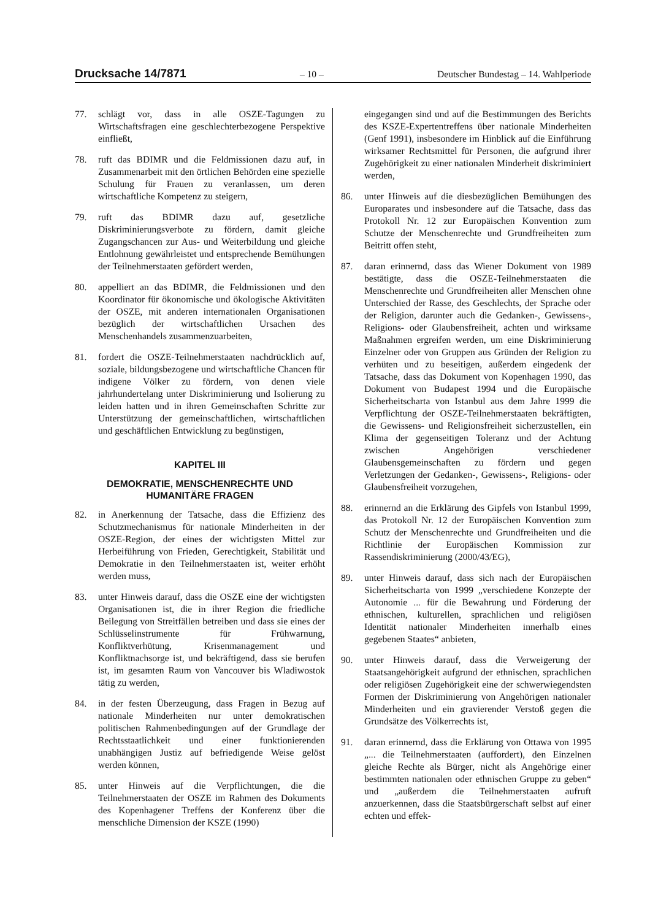Drucksache 14/7871 – 10 – Deutscher Bundestag – 14. Wahlperiode
77. schlägt vor, dass in alle OSZE-Tagungen zu Wirtschaftsfragen eine geschlechterbezogene Perspektive einfließt,
78. ruft das BDIMR und die Feldmissionen dazu auf, in Zusammenarbeit mit den örtlichen Behörden eine spezielle Schulung für Frauen zu veranlassen, um deren wirtschaftliche Kompetenz zu steigern,
79. ruft das BDIMR dazu auf, gesetzliche Diskriminierungsverbote zu fördern, damit gleiche Zugangschancen zur Aus- und Weiterbildung und gleiche Entlohnung gewährleistet und entsprechende Bemühungen der Teilnehmerstaaten gefördert werden,
80. appelliert an das BDIMR, die Feldmissionen und den Koordinator für ökonomische und ökologische Aktivitäten der OSZE, mit anderen internationalen Organisationen bezüglich der wirtschaftlichen Ursachen des Menschenhandels zusammenzuarbeiten,
81. fordert die OSZE-Teilnehmerstaaten nachdrücklich auf, soziale, bildungsbezogene und wirtschaftliche Chancen für indigene Völker zu fördern, von denen viele jahrhundertelang unter Diskriminierung und Isolierung zu leiden hatten und in ihren Gemeinschaften Schritte zur Unterstützung der gemeinschaftlichen, wirtschaftlichen und geschäftlichen Entwicklung zu begünstigen,
KAPITEL III
DEMOKRATIE, MENSCHENRECHTE UND HUMANITÄRE FRAGEN
82. in Anerkennung der Tatsache, dass die Effizienz des Schutzmechanismus für nationale Minderheiten in der OSZE-Region, der eines der wichtigsten Mittel zur Herbeiführung von Frieden, Gerechtigkeit, Stabilität und Demokratie in den Teilnehmerstaaten ist, weiter erhöht werden muss,
83. unter Hinweis darauf, dass die OSZE eine der wichtigsten Organisationen ist, die in ihrer Region die friedliche Beilegung von Streitfällen betreiben und dass sie eines der Schlüsselinstrumente für Frühwarnung, Konfliktverhütung, Krisenmanagement und Konfliktnachsorge ist, und bekräftigend, dass sie berufen ist, im gesamten Raum von Vancouver bis Wladiwostok tätig zu werden,
84. in der festen Überzeugung, dass Fragen in Bezug auf nationale Minderheiten nur unter demokratischen politischen Rahmenbedingungen auf der Grundlage der Rechtsstaatlichkeit und einer funktionierenden unabhängigen Justiz auf befriedigende Weise gelöst werden können,
85. unter Hinweis auf die Verpflichtungen, die die Teilnehmerstaaten der OSZE im Rahmen des Dokuments des Kopenhagener Treffens der Konferenz über die menschliche Dimension der KSZE (1990)
eingegangen sind und auf die Bestimmungen des Berichts des KSZE-Expertentreffens über nationale Minderheiten (Genf 1991), insbesondere im Hinblick auf die Einführung wirksamer Rechtsmittel für Personen, die aufgrund ihrer Zugehörigkeit zu einer nationalen Minderheit diskriminiert werden,
86. unter Hinweis auf die diesbezüglichen Bemühungen des Europarates und insbesondere auf die Tatsache, dass das Protokoll Nr. 12 zur Europäischen Konvention zum Schutze der Menschenrechte und Grundfreiheiten zum Beitritt offen steht,
87. daran erinnernd, dass das Wiener Dokument von 1989 bestätigte, dass die OSZE-Teilnehmerstaaten die Menschenrechte und Grundfreiheiten aller Menschen ohne Unterschied der Rasse, des Geschlechts, der Sprache oder der Religion, darunter auch die Gedanken-, Gewissens-, Religions- oder Glaubensfreiheit, achten und wirksame Maßnahmen ergreifen werden, um eine Diskriminierung Einzelner oder von Gruppen aus Gründen der Religion zu verhüten und zu beseitigen, außerdem eingedenk der Tatsache, dass das Dokument von Kopenhagen 1990, das Dokument von Budapest 1994 und die Europäische Sicherheitscharta von Istanbul aus dem Jahre 1999 die Verpflichtung der OSZE-Teilnehmerstaaten bekräftigten, die Gewissens- und Religionsfreiheit sicherzustellen, ein Klima der gegenseitigen Toleranz und der Achtung zwischen Angehörigen verschiedener Glaubensgemeinschaften zu fördern und gegen Verletzungen der Gedanken-, Gewissens-, Religions- oder Glaubensfreiheit vorzugehen,
88. erinnernd an die Erklärung des Gipfels von Istanbul 1999, das Protokoll Nr. 12 der Europäischen Konvention zum Schutz der Menschenrechte und Grundfreiheiten und die Richtlinie der Europäischen Kommission zur Rassendiskriminierung (2000/43/EG),
89. unter Hinweis darauf, dass sich nach der Europäischen Sicherheitscharta von 1999 „verschiedene Konzepte der Autonomie ... für die Bewahrung und Förderung der ethnischen, kulturellen, sprachlichen und religiösen Identität nationaler Minderheiten innerhalb eines gegebenen Staates“ anbieten,
90. unter Hinweis darauf, dass die Verweigerung der Staatsangehörigkeit aufgrund der ethnischen, sprachlichen oder religiösen Zugehörigkeit eine der schwerwiegendsten Formen der Diskriminierung von Angehörigen nationaler Minderheiten und ein gravierender Verstoß gegen die Grundsätze des Völkerrechts ist,
91. daran erinnernd, dass die Erklärung von Ottawa von 1995 „... die Teilnehmerstaaten (auffordert), den Einzelnen gleiche Rechte als Bürger, nicht als Angehörige einer bestimmten nationalen oder ethnischen Gruppe zu geben“ und „außerdem die Teilnehmerstaaten aufruft anzuerkennen, dass die Staatsbürgerschaft selbst auf einer echten und effek-